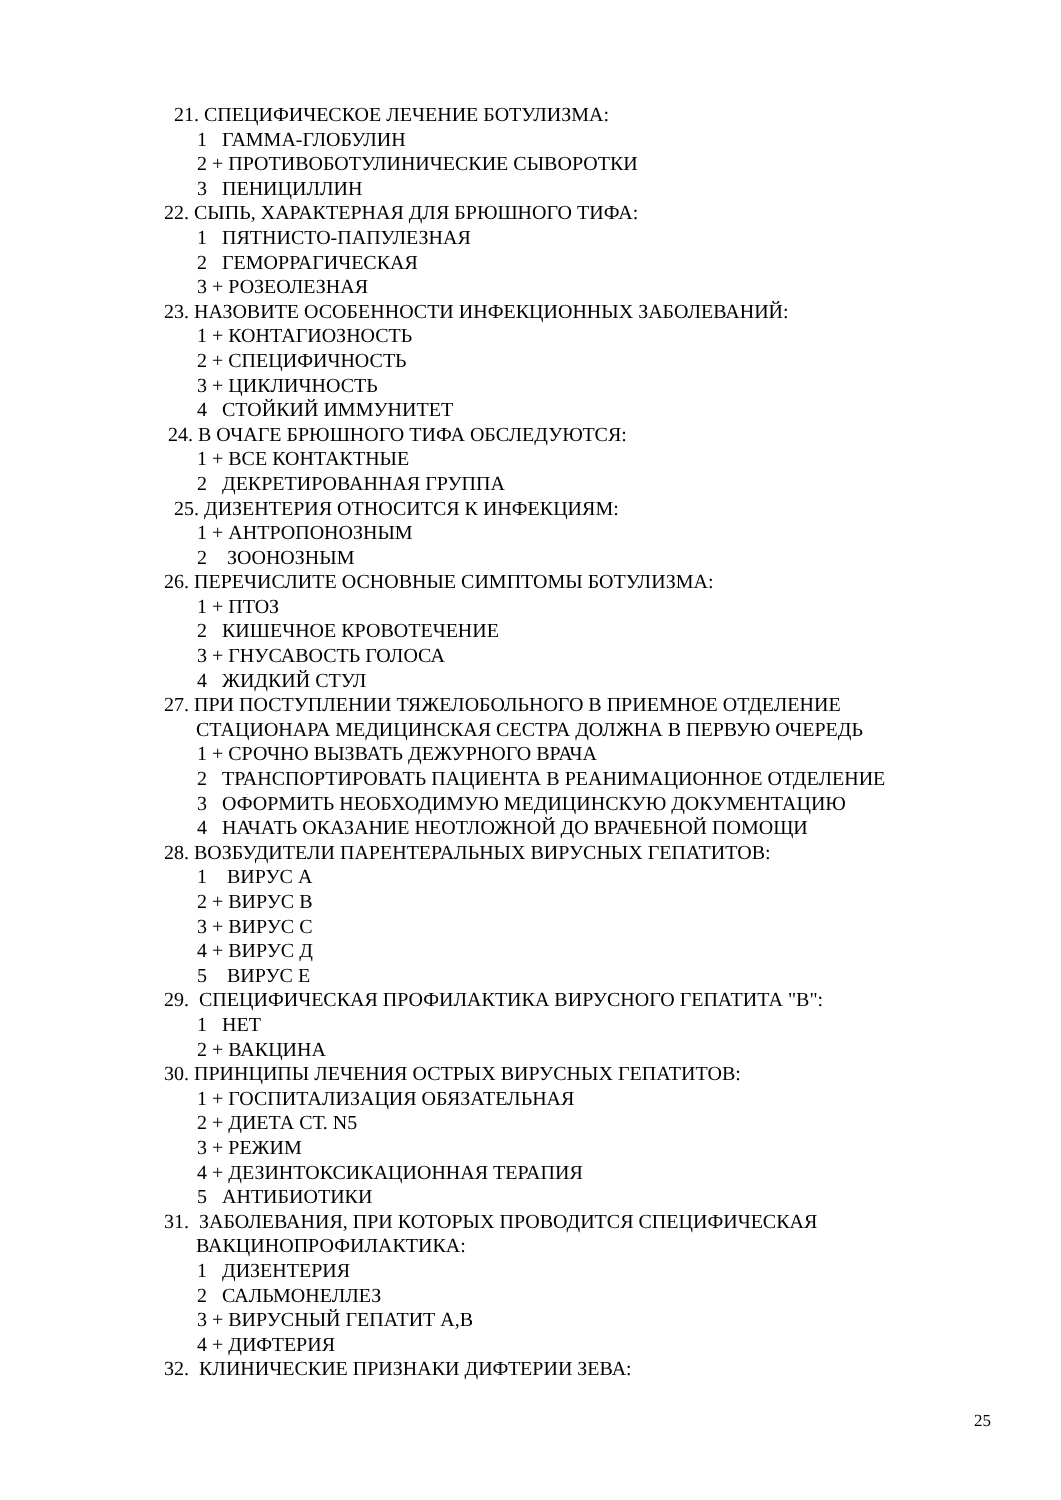21. СПЕЦИФИЧЕСКОЕ ЛЕЧЕНИЕ БОТУЛИЗМА:
1 ГАММА-ГЛОБУЛИН
2 + ПРОТИВОБОТУЛИНИЧЕСКИЕ СЫВОРОТКИ
3 ПЕНИЦИЛЛИН
22. СЫПЬ, ХАРАКТЕРНАЯ ДЛЯ БРЮШНОГО ТИФА:
1 ПЯТНИСТО-ПАПУЛЕЗНАЯ
2 ГЕМОРРАГИЧЕСКАЯ
3 + РОЗЕОЛЕЗНАЯ
23. НАЗОВИТЕ ОСОБЕННОСТИ ИНФЕКЦИОННЫХ ЗАБОЛЕВАНИЙ:
1 + КОНТАГИОЗНОСТЬ
2 + СПЕЦИФИЧНОСТЬ
3 + ЦИКЛИЧНОСТЬ
4 СТОЙКИЙ ИММУНИТЕТ
24. В ОЧАГЕ БРЮШНОГО ТИФА ОБСЛЕДУЮТСЯ:
1 + ВСЕ КОНТАКТНЫЕ
2 ДЕКРЕТИРОВАННАЯ ГРУППА
25. ДИЗЕНТЕРИЯ ОТНОСИТСЯ К ИНФЕКЦИЯМ:
1 + АНТРОПОНОЗНЫМ
2 ЗООНОЗНЫМ
26. ПЕРЕЧИСЛИТЕ ОСНОВНЫЕ СИМПТОМЫ БОТУЛИЗМА:
1 + ПТОЗ
2 КИШЕЧНОЕ КРОВОТЕЧЕНИЕ
3 + ГНУСАВОСТЬ ГОЛОСА
4 ЖИДКИЙ СТУЛ
27. ПРИ ПОСТУПЛЕНИИ ТЯЖЕЛОБОЛЬНОГО В ПРИЕМНОЕ ОТДЕЛЕНИЕ
СТАЦИОНАРА МЕДИЦИНСКАЯ СЕСТРА ДОЛЖНА В ПЕРВУЮ ОЧЕРЕДЬ
1 + СРОЧНО ВЫЗВАТЬ ДЕЖУРНОГО ВРАЧА
2 ТРАНСПОРТИРОВАТЬ ПАЦИЕНТА В РЕАНИМАЦИОННОЕ ОТДЕЛЕНИЕ
3 ОФОРМИТЬ НЕОБХОДИМУЮ МЕДИЦИНСКУЮ ДОКУМЕНТАЦИЮ
4 НАЧАТЬ ОКАЗАНИЕ НЕОТЛОЖНОЙ ДО ВРАЧЕБНОЙ ПОМОЩИ
28. ВОЗБУДИТЕЛИ ПАРЕНТЕРАЛЬНЫХ ВИРУСНЫХ ГЕПАТИТОВ:
1 ВИРУС А
2 + ВИРУС В
3 + ВИРУС С
4 + ВИРУС Д
5 ВИРУС Е
29. СПЕЦИФИЧЕСКАЯ ПРОФИЛАКТИКА ВИРУСНОГО ГЕПАТИТА "В":
1 НЕТ
2 + ВАКЦИНА
30. ПРИНЦИПЫ ЛЕЧЕНИЯ ОСТРЫХ ВИРУСНЫХ ГЕПАТИТОВ:
1 + ГОСПИТАЛИЗАЦИЯ ОБЯЗАТЕЛЬНАЯ
2 + ДИЕТА СТ. N5
3 + РЕЖИМ
4 + ДЕЗИНТОКСИКАЦИОННАЯ ТЕРАПИЯ
5 АНТИБИОТИКИ
31. ЗАБОЛЕВАНИЯ, ПРИ КОТОРЫХ ПРОВОДИТСЯ СПЕЦИФИЧЕСКАЯ
ВАКЦИНОПРОФИЛАКТИКА:
1 ДИЗЕНТЕРИЯ
2 САЛЬМОНЕЛЛЕЗ
3 + ВИРУСНЫЙ ГЕПАТИТ А,В
4 + ДИФТЕРИЯ
32. КЛИНИЧЕСКИЕ ПРИЗНАКИ ДИФТЕРИИ ЗЕВА:
25